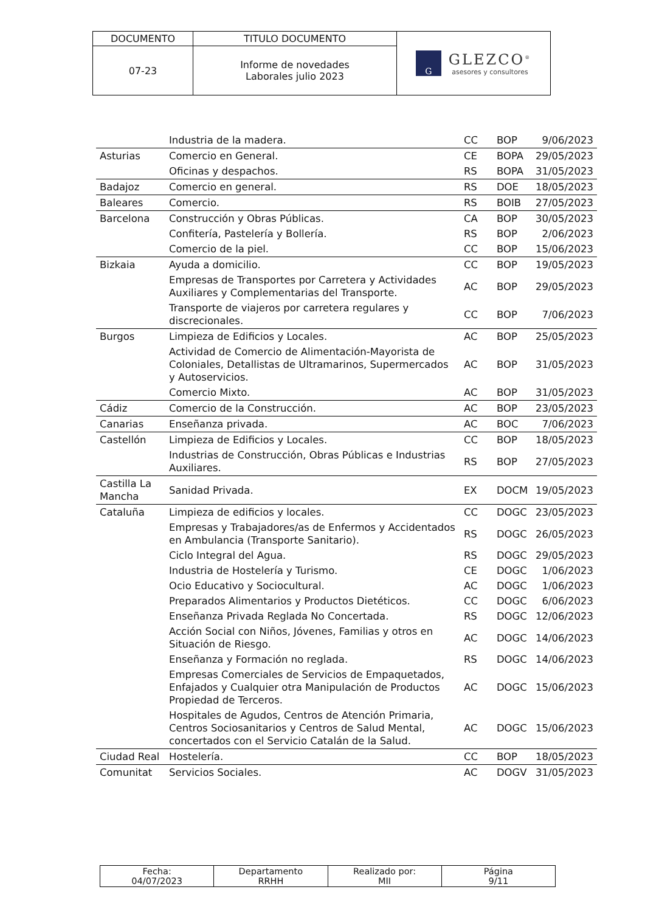| DOCUMENTO | TITULO DOCUMENTO | G GLEZCO<sup>®</sup> asesores y consultores |
| 07-23 | Informe de novedades Laborales julio 2023 | |
| | Industria de la madera. | CC | BOP | 9/06/2023 |
| Asturias | Comercio en General. | CE | BOPA | 29/05/2023 |
| | Oficinas y despachos. | RS | BOPA | 31/05/2023 |
| Badajoz | Comercio en general. | RS | DOE | 18/05/2023 |
| Baleares | Comercio. | RS | BOIB | 27/05/2023 |
| Barcelona | Construcción y Obras Públicas. | CA | BOP | 30/05/2023 |
| | Confitería, Pastelería y Bollería. | RS | BOP | 2/06/2023 |
| | Comercio de la piel. | CC | BOP | 15/06/2023 |
| Bizkaia | Ayuda a domicilio. | CC | BOP | 19/05/2023 |
| | Empresas de Transportes por Carretera y Actividades Auxiliares y Complementarias del Transporte. | AC | BOP | 29/05/2023 |
| | Transporte de viajeros por carretera regulares y discrecionales. | CC | BOP | 7/06/2023 |
| Burgos | Limpieza de Edificios y Locales. | AC | BOP | 25/05/2023 |
| | Actividad de Comercio de Alimentación-Mayorista de Coloniales, Detallistas de Ultramarinos, Supermercados y Autoservicios. | AC | BOP | 31/05/2023 |
| | Comercio Mixto. | AC | BOP | 31/05/2023 |
| Cádiz | Comercio de la Construcción. | AC | BOP | 23/05/2023 |
| Canarias | Enseñanza privada. | AC | BOC | 7/06/2023 |
| Castellón | Limpieza de Edificios y Locales. | CC | BOP | 18/05/2023 |
| | Industrias de Construcción, Obras Públicas e Industrias Auxiliares. | RS | BOP | 27/05/2023 |
| Castilla La Mancha | Sanidad Privada. | EX | DOCM | 19/05/2023 |
| Cataluña | Limpieza de edificios y locales. | CC | DOGC | 23/05/2023 |
| | Empresas y Trabajadores/as de Enfermos y Accidentados en Ambulancia (Transporte Sanitario). | RS | DOGC | 26/05/2023 |
| | Ciclo Integral del Agua. | RS | DOGC | 29/05/2023 |
| | Industria de Hostelería y Turismo. | CE | DOGC | 1/06/2023 |
| | Ocio Educativo y Sociocultural. | AC | DOGC | 1/06/2023 |
| | Preparados Alimentarios y Productos Dietéticos. | CC | DOGC | 6/06/2023 |
| | Enseñanza Privada Reglada No Concertada. | RS | DOGC | 12/06/2023 |
| | Acción Social con Niños, Jóvenes, Familias y otros en Situación de Riesgo. | AC | DOGC | 14/06/2023 |
| | Enseñanza y Formación no reglada. | RS | DOGC | 14/06/2023 |
| | Empresas Comerciales de Servicios de Empaquetados, Enfajados y Cualquier otra Manipulación de Productos Propiedad de Terceros. | AC | DOGC | 15/06/2023 |
| | Hospitales de Agudos, Centros de Atención Primaria, Centros Sociosanitarios y Centros de Salud Mental, concertados con el Servicio Catalán de la Salud. | AC | DOGC | 15/06/2023 |
| Ciudad Real | Hostelería. | CC | BOP | 18/05/2023 |
| Comunitat | Servicios Sociales. | AC | DOGV | 31/05/2023 |
| Fecha: 04/07/2023 | Departamento RRHH | Realizado por: MII | Página 9/11 |